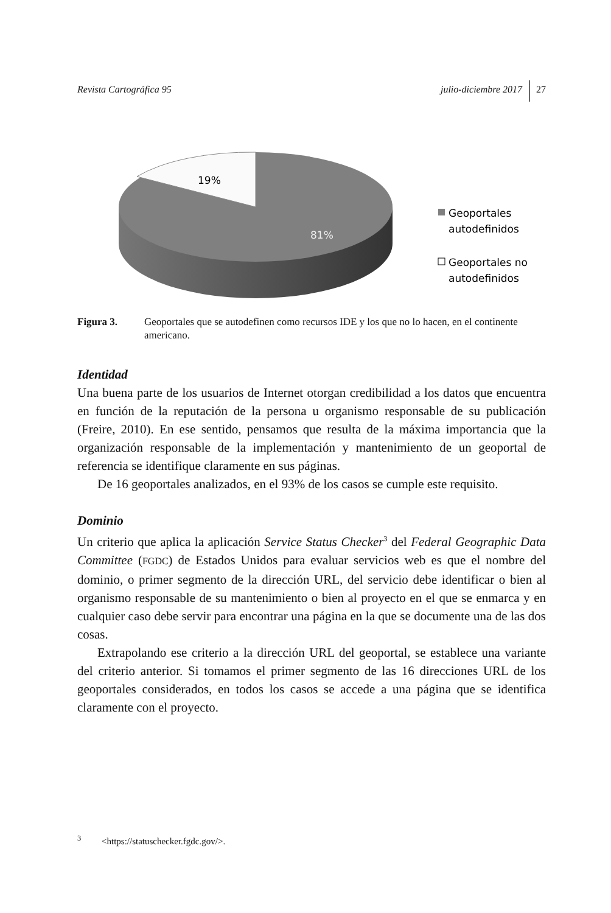Revista Cartográfica 95 julio-diciembre 2017 27
19%
81%
Geoportales
autodefinidos
Geoportales no
autodefinidos
Figura 3. Geoportales que se autodefinen como recursos IDE y los que no lo hacen, en el continente americano.
Identidad
Una buena parte de los usuarios de Internet otorgan credibilidad a los datos que encuentra en función de la reputación de la persona u organismo responsable de su publicación (Freire, 2010). En ese sentido, pensamos que resulta de la máxima importancia que la organización responsable de la implementación y mantenimiento de un geoportal de referencia se identifique claramente en sus páginas.
De 16 geoportales analizados, en el 93% de los casos se cumple este requisito.
Dominio
Un criterio que aplica la aplicación Service Status Checker<sup>3</sup> del Federal Geographic Data Committee (FGDC) de Estados Unidos para evaluar servicios web es que el nombre del dominio, o primer segmento de la dirección URL, del servicio debe identificar o bien al organismo responsable de su mantenimiento o bien al proyecto en el que se enmarca y en cualquier caso debe servir para encontrar una página en la que se documente una de las dos cosas.
Extrapolando ese criterio a la dirección URL del geoportal, se establece una variante del criterio anterior. Si tomamos el primer segmento de las 16 direcciones URL de los geoportales considerados, en todos los casos se accede a una página que se identifica claramente con el proyecto.
<sup>3</sup> <https://statuschecker.fgdc.gov/>.